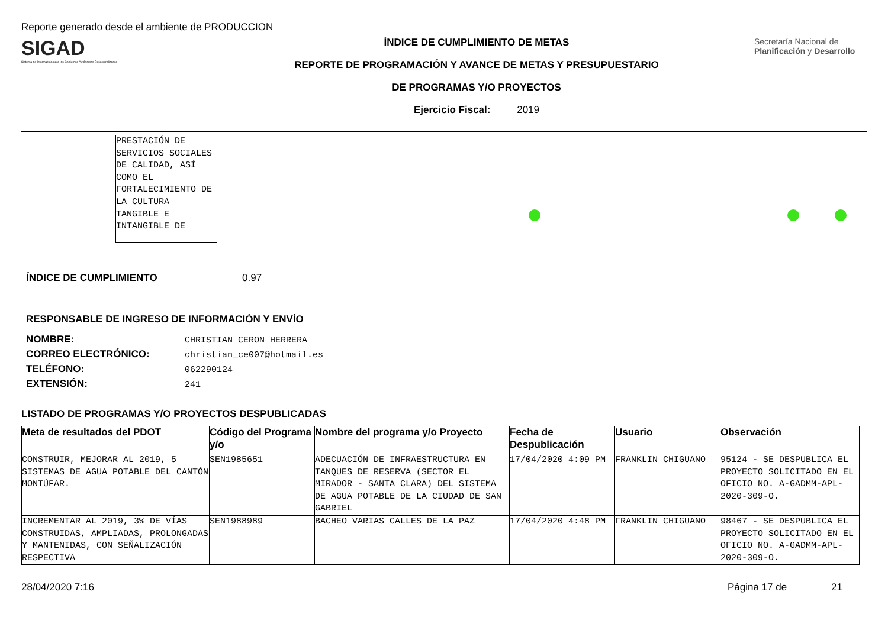Reporte generado desde el ambiente de PRODUCCION
SIGAD
Sistema de Información para los Gobiernos Autónomos Descentralizados
ÍNDICE DE CUMPLIMIENTO DE METAS
REPORTE DE PROGRAMACIÓN Y AVANCE DE METAS Y PRESUPUESTARIO
DE PROGRAMAS Y/O PROYECTOS
Ejercicio Fiscal: 2019
Secretaría Nacional de Planificación y Desarrollo
PRESTACIÓN DE SERVICIOS SOCIALES DE CALIDAD, ASÍ COMO EL FORTALECIMIENTO DE LA CULTURA TANGIBLE E INTANGIBLE DE
ÍNDICE DE CUMPLIMIENTO 0.97
RESPONSABLE DE INGRESO DE INFORMACIÓN Y ENVÍO
NOMBRE: CHRISTIAN CERON HERRERA
CORREO ELECTRÓNICO: christian_ce007@hotmail.es
TELÉFONO: 062290124
EXTENSIÓN: 241
LISTADO DE PROGRAMAS Y/O PROYECTOS DESPUBLICADAS
| Meta de resultados del PDOT | Código del Programa y/o | Nombre del programa y/o Proyecto | Fecha de Despublicación | Usuario | Observación |
| --- | --- | --- | --- | --- | --- |
| CONSTRUIR, MEJORAR AL 2019, 5 SISTEMAS DE AGUA POTABLE DEL CANTÓN MONTÚFAR. | SEN1985651 | ADECUACIÓN DE INFRAESTRUCTURA EN TANQUES DE RESERVA (SECTOR EL MIRADOR - SANTA CLARA) DEL SISTEMA DE AGUA POTABLE DE LA CIUDAD DE SAN GABRIEL | 17/04/2020 4:09 PM | FRANKLIN CHIGUANO | 95124 - SE DESPUBLICA EL PROYECTO SOLICITADO EN EL OFICIO NO. A-GADMM-APL-2020-309-O. |
| INCREMENTAR AL 2019, 3% DE VÍAS CONSTRUIDAS, AMPLIADAS, PROLONGADAS Y MANTENIDAS, CON SEÑALIZACIÓN RESPECTIVA | SEN1988989 | BACHEO VARIAS CALLES DE LA PAZ | 17/04/2020 4:48 PM | FRANKLIN CHIGUANO | 98467 - SE DESPUBLICA EL PROYECTO SOLICITADO EN EL OFICIO NO. A-GADMM-APL-2020-309-O. |
28/04/2020 7:16 Página 17 de 21